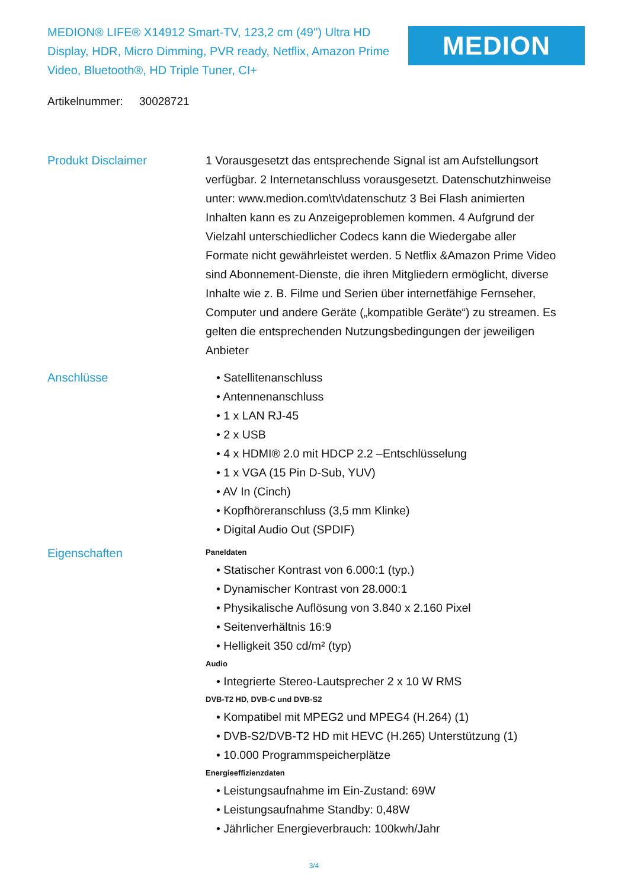MEDION® LIFE® X14912 Smart-TV, 123,2 cm (49'') Ultra HD Display, HDR, Micro Dimming, PVR ready, Netflix, Amazon Prime Video, Bluetooth®, HD Triple Tuner, CI+
MEDION
Artikelnummer: 30028721
Produkt Disclaimer 1 Vorausgesetzt das entsprechende Signal ist am Aufstellungsort verfügbar. 2 Internetanschluss vorausgesetzt. Datenschutzhinweise unter: www.medion.com\tv\datenschutz 3 Bei Flash animierten Inhalten kann es zu Anzeigeproblemen kommen. 4 Aufgrund der Vielzahl unterschiedlicher Codecs kann die Wiedergabe aller Formate nicht gewährleistet werden. 5 Netflix &Amazon Prime Video sind Abonnement-Dienste, die ihren Mitgliedern ermöglicht, diverse Inhalte wie z. B. Filme und Serien über internetfähige Fernseher, Computer und andere Geräte („kompatible Geräte“) zu streamen. Es gelten die entsprechenden Nutzungsbedingungen der jeweiligen Anbieter
Anschlüsse • Satellitenanschluss
• Antennenanschluss
• 1 x LAN RJ-45
• 2 x USB
• 4 x HDMI® 2.0 mit HDCP 2.2 –Entschlüsselung
• 1 x VGA (15 Pin D-Sub, YUV)
• AV In (Cinch)
• Kopfhöreranschluss (3,5 mm Klinke)
• Digital Audio Out (SPDIF)
Eigenschaften
Paneldaten
• Statischer Kontrast von 6.000:1 (typ.)
• Dynamischer Kontrast von 28.000:1
• Physikalische Auflösung von 3.840 x 2.160 Pixel
• Seitenverhältnis 16:9
• Helligkeit 350 cd/m² (typ)
Audio
• Integrierte Stereo-Lautsprecher 2 x 10 W RMS
DVB-T2 HD, DVB-C und DVB-S2
• Kompatibel mit MPEG2 und MPEG4 (H.264) (1)
• DVB-S2/DVB-T2 HD mit HEVC (H.265) Unterstützung (1)
• 10.000 Programmspeicherplätze
Energieeffizienzdaten
• Leistungsaufnahme im Ein-Zustand: 69W
• Leistungsaufnahme Standby: 0,48W
• Jährlicher Energieverbrauch: 100kwh/Jahr
3/4